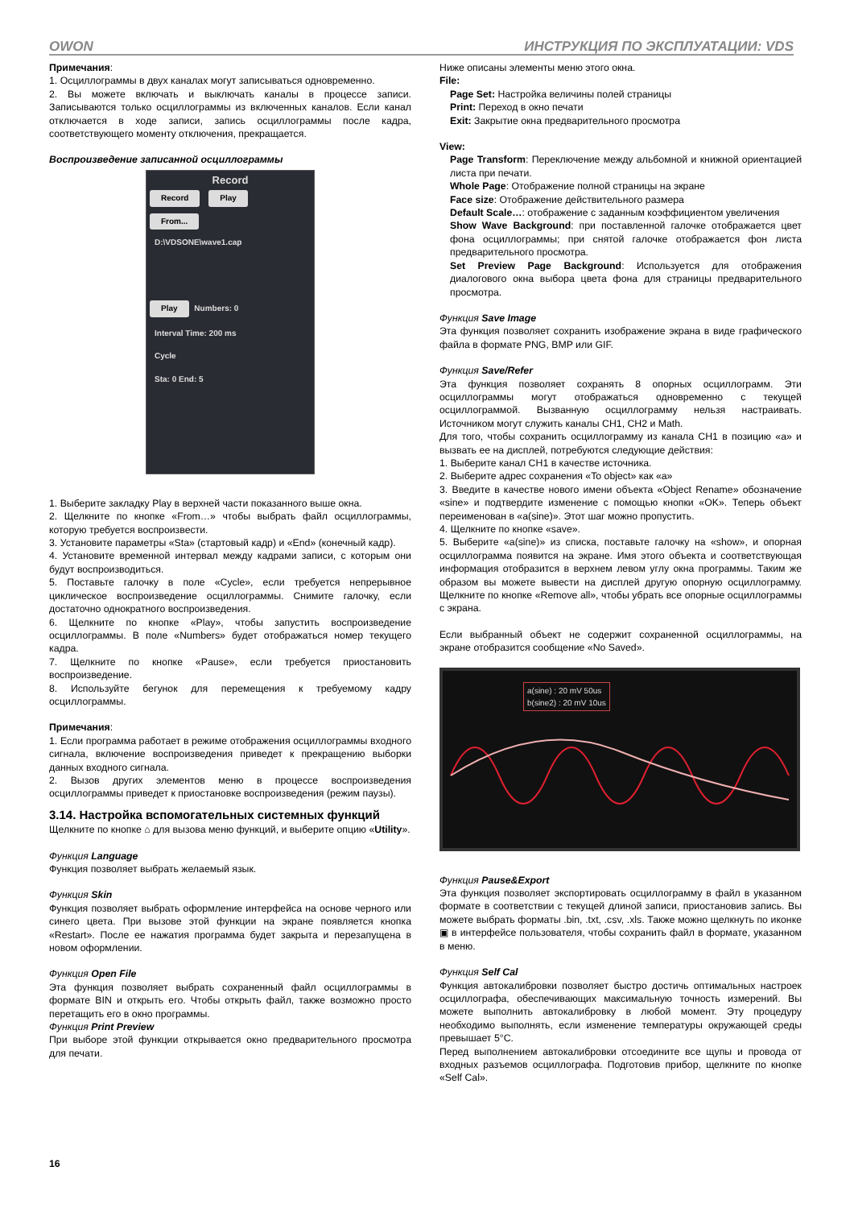OWON ИНСТРУКЦИЯ ПО ЭКСПЛУАТАЦИИ: VDS
Примечания:
1. Осциллограммы в двух каналах могут записываться одновременно.
2. Вы можете включать и выключать каналы в процессе записи. Записываются только осциллограммы из включенных каналов. Если канал отключается в ходе записи, запись осциллограммы после кадра, соответствующего моменту отключения, прекращается.
Воспроизведение записанной осциллограммы
Record
Record Play
From...
D:\VDSONE\wave1.cap
Play Numbers: 0
Interval Time: 200 ms
Cycle
Sta: 0 End: 5
1. Выберите закладку Play в верхней части показанного выше окна.
2. Щелкните по кнопке «From…» чтобы выбрать файл осциллограммы, которую требуется воспроизвести.
3. Установите параметры «Sta» (стартовый кадр) и «End» (конечный кадр).
4. Установите временной интервал между кадрами записи, с которым они будут воспроизводиться.
5. Поставьте галочку в поле «Cycle», если требуется непрерывное циклическое воспроизведение осциллограммы. Снимите галочку, если достаточно однократного воспроизведения.
6. Щелкните по кнопке «Play», чтобы запустить воспроизведение осциллограммы. В поле «Numbers» будет отображаться номер текущего кадра.
7. Щелкните по кнопке «Pause», если требуется приостановить воспроизведение.
8. Используйте бегунок для перемещения к требуемому кадру осциллограммы.
Примечания:
1. Если программа работает в режиме отображения осциллограммы входного сигнала, включение воспроизведения приведет к прекращению выборки данных входного сигнала.
2. Вызов других элементов меню в процессе воспроизведения осциллограммы приведет к приостановке воспроизведения (режим паузы).
3.14. Настройка вспомогательных системных функций
Щелкните по кнопке ⌂ для вызова меню функций, и выберите опцию «Utility».
Функция Language
Функция позволяет выбрать желаемый язык.
Функция Skin
Функция позволяет выбрать оформление интерфейса на основе черного или синего цвета. При вызове этой функции на экране появляется кнопка «Restart». После ее нажатия программа будет закрыта и перезапущена в новом оформлении.
Функция Open File
Эта функция позволяет выбрать сохраненный файл осциллограммы в формате BIN и открыть его. Чтобы открыть файл, также возможно просто перетащить его в окно программы.
Функция Print Preview
При выборе этой функции открывается окно предварительного просмотра для печати.
Ниже описаны элементы меню этого окна.
File:
Page Set: Настройка величины полей страницы
Print: Переход в окно печати
Exit: Закрытие окна предварительного просмотра
View:
Page Transform: Переключение между альбомной и книжной ориентацией листа при печати.
Whole Page: Отображение полной страницы на экране
Face size: Отображение действительного размера
Default Scale…: отображение с заданным коэффициентом увеличения
Show Wave Background: при поставленной галочке отображается цвет фона осциллограммы; при снятой галочке отображается фон листа предварительного просмотра.
Set Preview Page Background: Используется для отображения диалогового окна выбора цвета фона для страницы предварительного просмотра.
Функция Save Image
Эта функция позволяет сохранить изображение экрана в виде графического файла в формате PNG, BMP или GIF.
Функция Save/Refer
Эта функция позволяет сохранять 8 опорных осциллограмм. Эти осциллограммы могут отображаться одновременно с текущей осциллограммой. Вызванную осциллограмму нельзя настраивать. Источником могут служить каналы CH1, CH2 и Math.
Для того, чтобы сохранить осциллограмму из канала CH1 в позицию «a» и вызвать ее на дисплей, потребуются следующие действия:
1. Выберите канал CH1 в качестве источника.
2. Выберите адрес сохранения «To object» как «a»
3. Введите в качестве нового имени объекта «Object Rename» обозначение «sine» и подтвердите изменение с помощью кнопки «OK». Теперь объект переименован в «a(sine)». Этот шаг можно пропустить.
4. Щелкните по кнопке «save».
5. Выберите «a(sine)» из списка, поставьте галочку на «show», и опорная осциллограмма появится на экране. Имя этого объекта и соответствующая информация отобразится в верхнем левом углу окна программы. Таким же образом вы можете вывести на дисплей другую опорную осциллограмму. Щелкните по кнопке «Remove all», чтобы убрать все опорные осциллограммы с экрана.
Если выбранный объект не содержит сохраненной осциллограммы, на экране отобразится сообщение «No Saved».
a(sine) : 20 mV 50us
b(sine2) : 20 mV 10us
Функция Pause&Export
Эта функция позволяет экспортировать осциллограмму в файл в указанном формате в соответствии с текущей длиной записи, приостановив запись. Вы можете выбрать форматы .bin, .txt, .csv, .xls. Также можно щелкнуть по иконке ▣ в интерфейсе пользователя, чтобы сохранить файл в формате, указанном в меню.
Функция Self Cal
Функция автокалибровки позволяет быстро достичь оптимальных настроек осциллографа, обеспечивающих максимальную точность измерений. Вы можете выполнить автокалибровку в любой момент. Эту процедуру необходимо выполнять, если изменение температуры окружающей среды превышает 5°C.
Перед выполнением автокалибровки отсоедините все щупы и провода от входных разъемов осциллографа. Подготовив прибор, щелкните по кнопке «Self Cal».
16